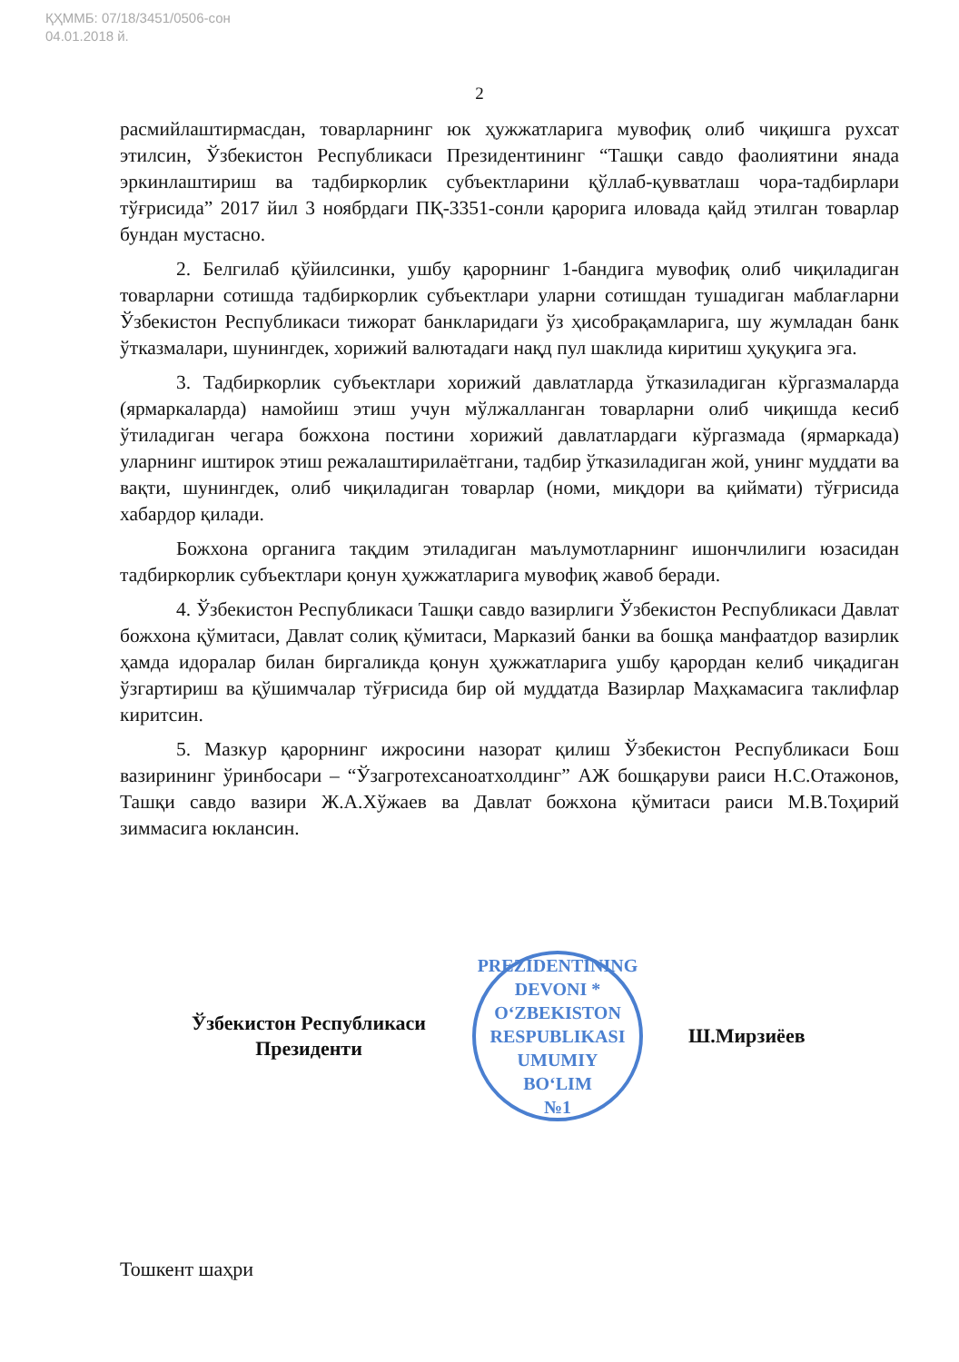ҚҲММБ: 07/18/3451/0506-сон
04.01.2018 й.
2
расмийлаштирмасдан, товарларнинг юк ҳужжатларига мувофиқ олиб чиқишга рухсат этилсин, Ўзбекистон Республикаси Президентининг “Ташқи савдо фаолиятини янада эркинлаштириш ва тадбиркорлик субъектларини қўллаб-қувватлаш чора-тадбирлари тўғрисида” 2017 йил 3 ноябрдаги ПҚ-3351-сонли қарорига иловада қайд этилган товарлар бундан мустасно.
2. Белгилаб қўйилсинки, ушбу қарорнинг 1-бандига мувофиқ олиб чиқиладиган товарларни сотишда тадбиркорлик субъектлари уларни сотишдан тушадиган маблағларни Ўзбекистон Республикаси тижорат банкларидаги ўз ҳисобрақамларига, шу жумладан банк ўтказмалари, шунингдек, хорижий валютадаги нақд пул шаклида киритиш ҳуқуқига эга.
3. Тадбиркорлик субъектлари хорижий давлатларда ўтказиладиган кўргазмаларда (ярмаркаларда) намойиш этиш учун мўлжалланган товарларни олиб чиқишда кесиб ўтиладиган чегара божхона постини хорижий давлатлардаги кўргазмада (ярмаркада) уларнинг иштирок этиш режалаштирилаётгани, тадбир ўтказиладиган жой, унинг муддати ва вақти, шунингдек, олиб чиқиладиган товарлар (номи, миқдори ва қиймати) тўғрисида хабардор қилади.
Божхона органига тақдим этиладиган маълумотларнинг ишончлилиги юзасидан тадбиркорлик субъектлари қонун ҳужжатларига мувофиқ жавоб беради.
4. Ўзбекистон Республикаси Ташқи савдо вазирлиги Ўзбекистон Республикаси Давлат божхона қўмитаси, Давлат солиқ қўмитаси, Марказий банки ва бошқа манфаатдор вазирлик ҳамда идоралар билан биргаликда қонун ҳужжатларига ушбу қарордан келиб чиқадиган ўзгартириш ва қўшимчалар тўғрисида бир ой муддатда Вазирлар Маҳкамасига таклифлар киритсин.
5. Мазкур қарорнинг ижросини назорат қилиш Ўзбекистон Республикаси Бош вазирининг ўринбосари – “Ўзагротехсаноатхолдинг” АЖ бошқаруви раиси Н.С.Отажонов, Ташқи савдо вазири Ж.А.Хўжаев ва Давлат божхона қўмитаси раиси М.В.Тоҳирий зиммасига юклансин.
Ўзбекистон Республикаси
Президенти
PREZIDENTINING DEVONI * O‘ZBEKISTON RESPUBLIKASI
UMUMIY
BO‘LIM
№1
Ш.Мирзиёев
Тошкент шаҳри